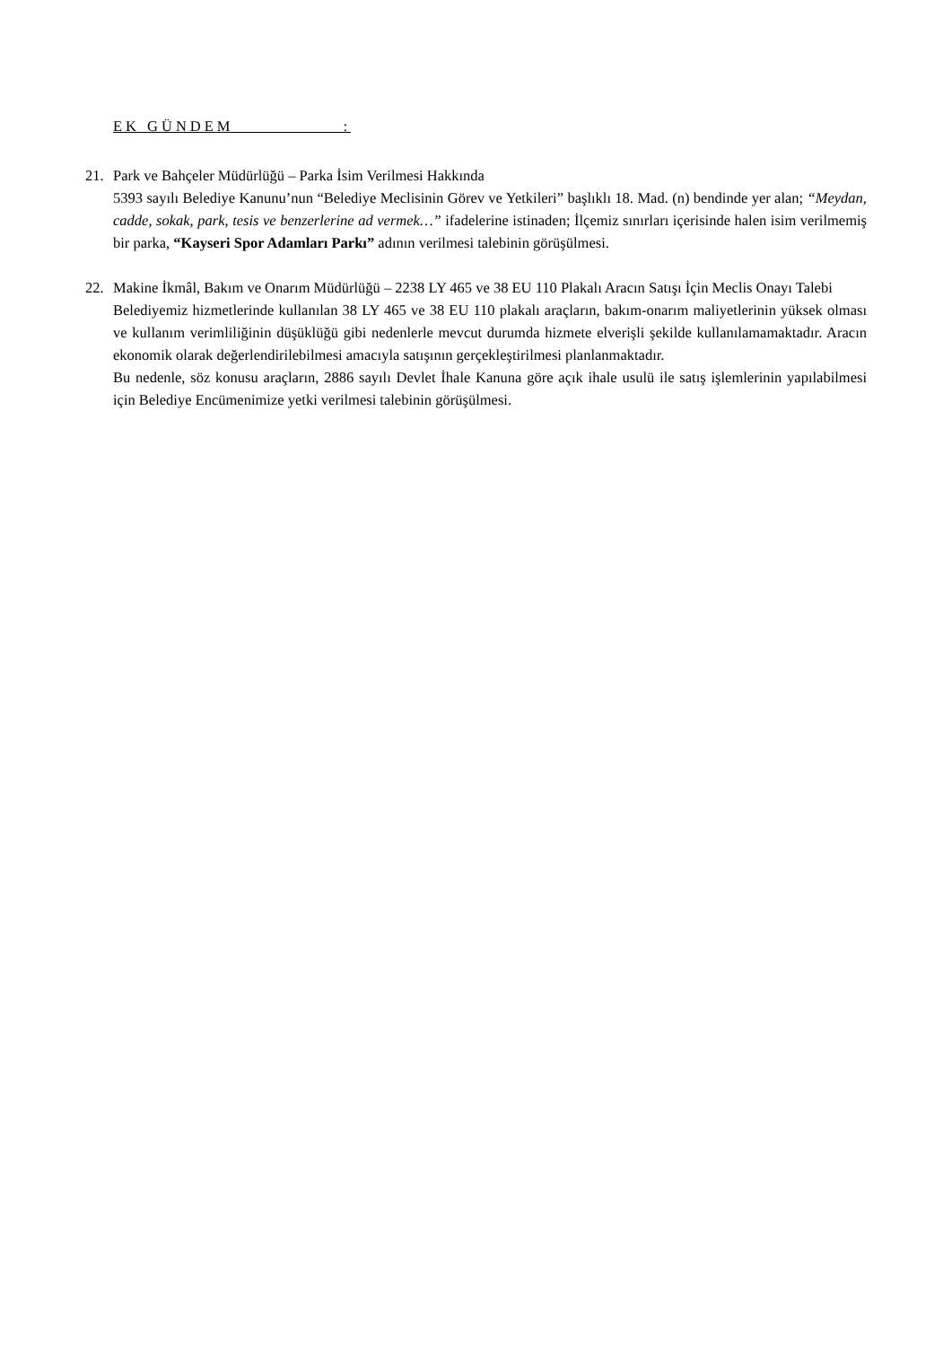EK GÜNDEM :
21. Park ve Bahçeler Müdürlüğü – Parka İsim Verilmesi Hakkında
5393 sayılı Belediye Kanunu’nun “Belediye Meclisinin Görev ve Yetkileri” başlıklı 18. Mad. (n) bendinde yer alan; “Meydan, cadde, sokak, park, tesis ve benzerlerine ad vermek…” ifadelerine istinaden; İlçemiz sınırları içerisinde halen isim verilmemiş bir parka, “Kayseri Spor Adamları Parkı” adının verilmesi talebinin görüşülmesi.
22. Makine İkmâl, Bakım ve Onarım Müdürlüğü – 2238 LY 465 ve 38 EU 110 Plakalı Aracın Satışı İçin Meclis Onayı Talebi
Belediyemiz hizmetlerinde kullanılan 38 LY 465 ve 38 EU 110 plakalı araçların, bakım-onarım maliyetlerinin yüksek olması ve kullanım verimliliğinin düşüklüğü gibi nedenlerle mevcut durumda hizmete elverişli şekilde kullanılamamaktadır. Aracın ekonomik olarak değerlendirilebilmesi amacıyla satışının gerçekleştirilmesi planlanmaktadır.
Bu nedenle, söz konusu araçların, 2886 sayılı Devlet İhale Kanuna göre açık ihale usulü ile satış işlemlerinin yapılabilmesi için Belediye Encümenimize yetki verilmesi talebinin görüşülmesi.